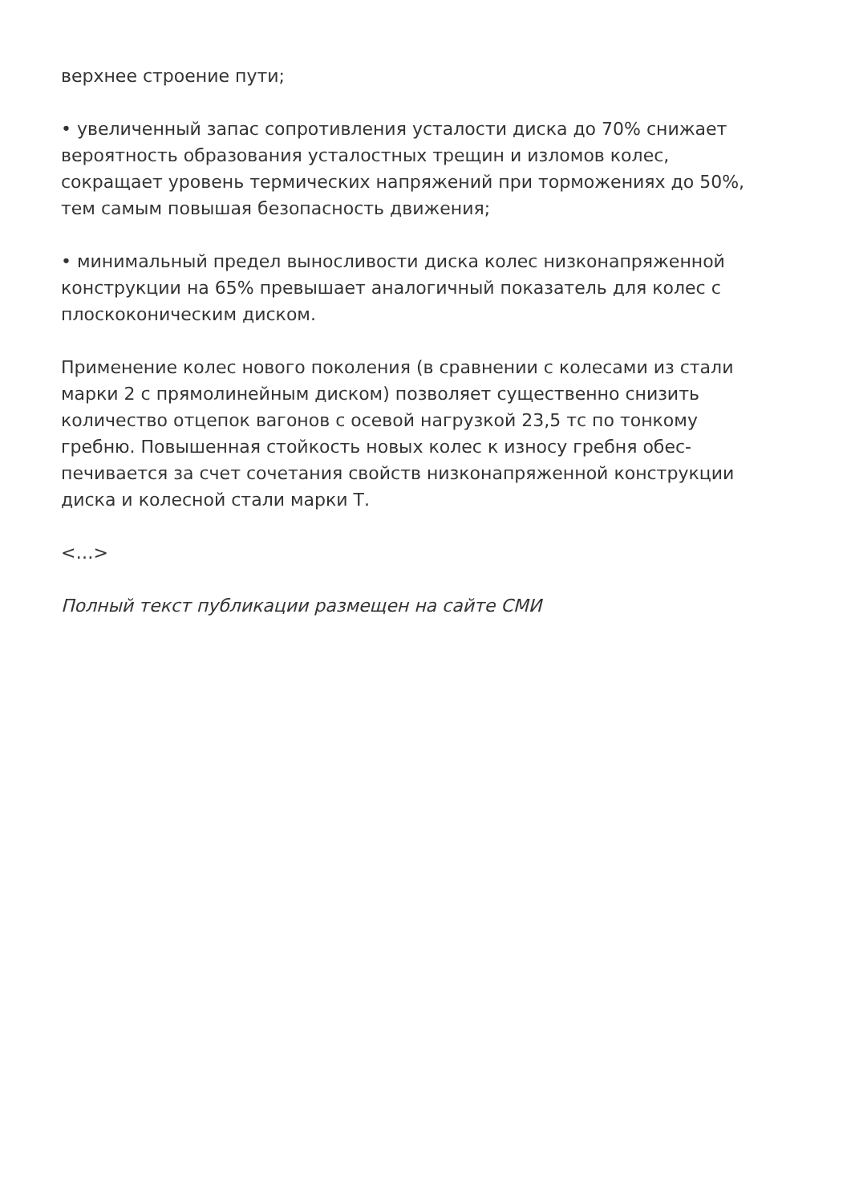верхнее строение пути;
• увеличенный запас сопротивления усталости диска до 70% снижает вероятность образования усталостных трещин и изломов колес, сокращает уровень термических напряжений при торможениях до 50%, тем самым повышая безопасность движения;
• минимальный предел выносливости диска колес низконапряженной конструкции на 65% превышает аналогичный показатель для колес с плоскоконическим диском.
Применение колес нового поколения (в сравнении с колесами из стали марки 2 с прямолинейным диском) позволяет существенно снизить количество отцепок вагонов с осевой нагрузкой 23,5 тс по тонкому гребню. Повышенная стойкость новых колес к износу гребня обес-печивается за счет сочетания свойств низконапряженной конструкции диска и колесной стали марки Т.
<…>
Полный текст публикации размещен на сайте СМИ